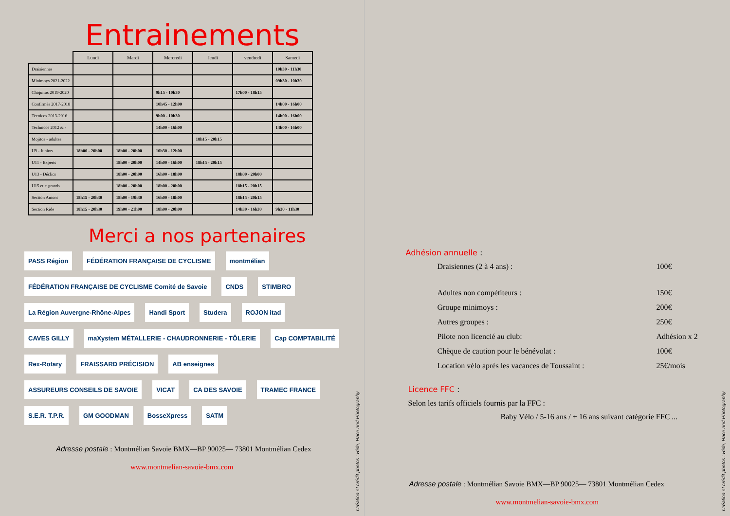Entrainements
| | Lundi | Mardi | Mercredi | Jeudi | vendredi | Samedi |
| Draisiennes | | | | | | 10h30 - 11h30 |
| Minimoys 2021-2022 | | | | | | 09h30 - 10h30 |
| Chiquitos 2019-2020 | | | 9h15 - 10h30 | | 17h00 - 18h15 | |
| Confirmés 2017-2018 | | | 10h45 - 12h00 | | | 14h00 - 16h00 |
| Tecnicos 2013-2016 | | | 9h00 - 10h30 | | | 14h00 - 16h00 |
| Technicos 2012 & - | | | 14h00 - 16h00 | | | 14h00 - 16h00 |
| Mojitos - adultes | | | | 18h15 - 20h15 | | |
| U9 - Juniors | 18h00 - 20h00 | 18h00 - 20h00 | 10h30 - 12h00 | | | |
| U11 - Experts | | 18h00 - 20h00 | 14h00 - 16h00 | 18h15 - 20h15 | | |
| U13 - Déclics | | 18h00 - 20h00 | 16h00 - 18h00 | | 18h00 - 20h00 | |
| U15 et + grands | | 18h00 - 20h00 | 18h00 - 20h00 | | 18h15 - 20h15 | |
| Section Amont | 18h15 - 20h30 | 18h00 - 19h30 | 16h00 - 18h00 | | 18h15 - 20h15 | |
| Section Ride | 18h15 - 20h30 | 19h00 - 21h00 | 18h00 - 20h00 | | 14h30 - 16h30 | 9h30 - 11h30 |
Merci a nos partenaires
PASS Région FÉDÉRATION FRANÇAISE DE CYCLISME montmélian FÉDÉRATION FRANÇAISE DE CYCLISME Comité de Savoie CNDS STIMBRO La Région Auvergne-Rhône-Alpes Handi Sport Studera ROJON itad CAVES GILLY maXystem MÉTALLERIE - CHAUDRONNERIE - TÔLERIE Cap COMPTABILITÉ Rex-Rotary FRAISSARD PRÉCISION AB enseignes ASSUREURS CONSEILS DE SAVOIE VICAT CA DES SAVOIE TRAMEC FRANCE S.E.R. T.P.R. GM GOODMAN BosseXpress SATM
Adresse postale : Montmélian Savoie BMX—BP 90025— 73801 Montmélian Cedex
www.montmelian-savoie-bmx.com
Création et crédit photos : Ride, Race and Photography
Adhésion annuelle :
Draisiennes (2 à 4 ans) : 100€
Adultes non compétiteurs : 150€
Groupe minimoys : 200€
Autres groupes : 250€
Pilote non licencié au club: Adhésion x 2
Chèque de caution pour le bénévolat : 100€
Location vélo après les vacances de Toussaint : 25€/mois
Licence FFC :
Selon les tarifs officiels fournis par la FFC :
Baby Vélo / 5-16 ans / + 16 ans suivant catégorie FFC ...
Adresse postale : Montmélian Savoie BMX—BP 90025— 73801 Montmélian Cedex
www.montmelian-savoie-bmx.com
Création et crédit photos : Ride, Race and Photography